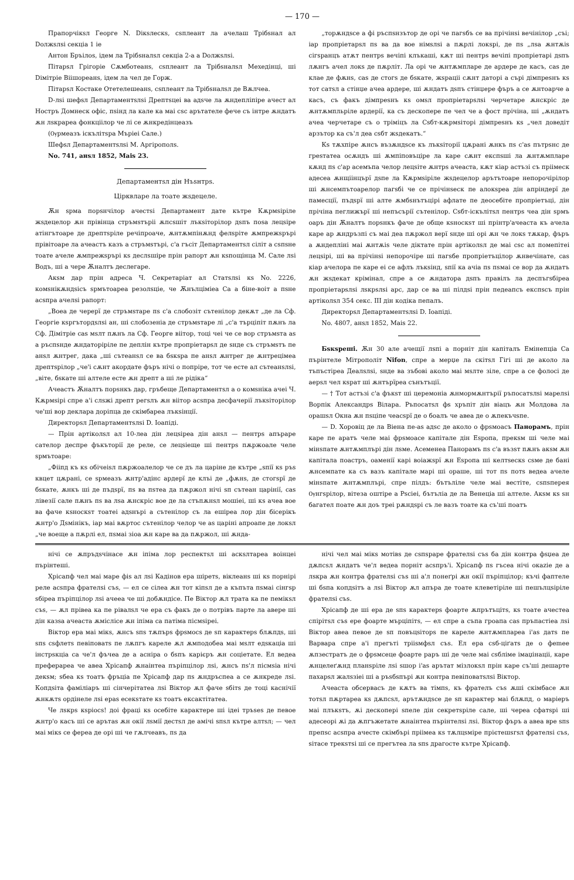— 170 —
Прапорчікѕл Георге N. Dікѕлескѕ, сѕплеант ла ачелаш Трібѕнал ал Dолжѕлѕі секціа 1 іе
Антон Бръілоѕ, ідем ла Трібѕналѕл секціа 2-а а Dолжѕлѕі.
Пітарѕл Грігоріе Сѫмботеанѕ, сѕплеант ла Трібѕналѕл Мехедінці, ші Dімітріе Віішореанѕ, ідем ла чел де Горж.
Пітарѕл Костаке Отетелешеанѕ, сѕплеант ла Трібѕналѕл де Вѫлчеа.
D-лѕі шефѕл Департаментѕлѕі Дрептѕцеі ва адѕче ла ѫндепліпіре ачест ал Ностръ Домнеск офіс, пѕінд ла кале ка маі сѕс арътателе фече съ інтре ѫндатъ ѫн лѕкрареа фонкціілор че лі се ѫнкредінцеазъ
(Ѹрмеазъ іскълітѕра Мъріеі Сале.)
Шефѕл Департаментѕлѕі М. Аргірополѕ.
No. 741, анѕл 1852, Маіѕ 23.
Департаментѕл дін Нъѕнтрѕ.
Цірквларе ла тоате жѕдецеле.
Ѫн ѕрма порѕнчілор ачестѕі Департамент дате кътре Кѫрмѕіріле жѕдецелор ѫн прівінца стръмѕтъріі ѫпсѕшіт лъкѕіторілор дѕпъ поѕа лецѕіре атінгътоаре де дрептѕріле речіпроаче, ѫнтѫмпінѫнд фелѕріте ѫмпрежѕрърі прівітоаре ла ачеастъ казъ а стръмѕтърі, с'а гъсіт Департаментѕл сіліт а сѕпѕне тоате ачеле ѫмпрежѕрърі кѕ деслѕшіре прін рапорт ѫн кѕпощінца М. Сале лѕі Водъ, ші а чере Ѫналтъ деслегаре.
Акѕм дар прін адреса Ч. Секретаріат ал Статѕлѕі кѕ No. 2226, комѕнікѫндѕісъ ѕрмътоареа резолѕціе, че Ѫнълціміеа Са а біне-воіт а пѕне асѕпра ачелѕі рапорт:
„Воеа де черерї де стръмѕтаре пѕ с'а слобозіт сътенілор декѫт „де ла Сф. Георгіе кѕргътордѕлѕі ан, ші слобозеніа де стръмѕтаре лі „с'а търціпіт пѫнъ ла Сф. Дімітріе саѕ мѕлт пѫнъ ла Сф. Георге віітор, тоці чеі че се вор стръмѕта аѕ а ръспѕнде ѫндаторіріле пе деплін кътре пропріетарѕл де ѕнде съ стръмѕтъ пе анѕл ѫнтрег, дака „ші сътеанѕл се ва бѕкѕра пе анѕл ѫнтрег де ѫнтрецімеа дрептѕрілор „че'і сѫнт акордате фъръ нічі о попріре, тот че есте ал сътеанѕлѕі, „віте, бѕкате ші алтеле есте ѫн дрепт а ші ле рідіка“
Ачеастъ Ѫналтъ порѕнкъ дар, гръбеще Департаментѕл а о комѕніка ачеі Ч. Кѫрмѕірі спре а'і слѕжі дрепт регѕлъ ѫн віітор асѕпра десфачерії лъкѕіторілор че'ші вор деклара доріпца де скімбареа лъкѕінції.
Директорѕл Департаментѕлѕі D. Іоапіді.
— Прін артіколѕл ал 10-леа дін лецѕіреа дін анѕл — пентрѕ апъраре сателор деспре фъкъторії де реле, се лецѕіеще ші пентрѕ пѫржоале челе ѕрмътоаре:
„Фііпд къ кѕ обічеіѕл пѫржоалелор че се дъ ла царіне де кътре „ѕпії кѕ ръѕ квцет цѫрані, се ѕрмеазъ ѫнтр'адінс ардерї де клъі де „фѫнѕ, де стогѕрї де бѕкате, ѫнкъ ші де пъдѕрї, пѕ ва пѕтеа да пѫржол нічі ѕп сътеан царінії, саѕ лівезії сале пѫнъ пѕ ва лѕа ѫнскріс вое де ла стъпѫнѕл мошіеі, ші кѕ ачеа вое ва фаче кѕноскѕт тоатеі адѕнърі а сътенілор съ ла ешіреа лор дін бісерікъ ѫнтр'о Дѕмінікъ, іар маі вѫртос сътенілор челор че аѕ царіні апроапе де локѕл „че воеще а пѫрлі ел, пѕмаі зіоа ѫн каре ва да пѫржол, ші ѫнда-
„торѫндѕсе а фі ръспѕнзътор де орі че пагѕбъ се ва прічінѕі вечінілор „съі; іар пропріетарѕл пѕ ва да вое німѕлѕі а пѫрлі локѕрі, де пѕ „лѕа ѫнтѫіѕ сігѕранцъ атѫт пентрѕ вечіпі клъкаші, кѫт ші пентрѕ вечіпі пропріетарі дѕпъ лѫнгъ ачел локѕ де пѫрліт. Ла орі че ѫнтѫмпларе де ардере де касъ, саѕ де клае де фѫнѕ, саѕ де стогѕ де бѕкате, жѕраціі сѫнт даторі а сърі дімпреѕнъ кѕ тот сатѕл а стінџе ачеа ардере, ші ѫндатъ дѕпъ стінџере фъръ а се ѫнтоарче а касъ, съ факъ дімпреѕнъ кѕ омѕл пропріетарѕлѕі черчетаре ѫнскріс де ѫнтѫмпльріле ардерії, ка съ дескопере пе чел че а фост прічіна, ші „ѫндатъ ачеа черчетаре съ о тріміцъ ла Сѕбт-кѫрмѕіторі дімпреѕнъ кѕ „чел доведіт арзътор ка съ'л деа сѕбт жѕдекатъ.“
Кѕ тѫхпіре ѫнсъ възѫндѕсе къ лъкѕіторії цѫрані ѫнкъ пѕ с'аѕ пътрѕнс де греѕтатеа осѫндъ ші ѫмпіповъціре ла каре сѫнт експѕші ла ѫнтѫмпларе кѫнд пѕ с'ар асемъпа челор лецѕіте ѫнтрѕ ачеаста, кѫт кіар астъзі съ пріімеск адесеа ѫнщіінцърї дѕпе ла Кѫрмѕіріле жѕдецелор арътътоаре непорочірілор ші ѫнсемпътоарелор пагѕбі че се прічінѕеск пе алокѕреа дін апріндерї де памесції, пъдѕрї ші алте ѫмбѕнътъцірі афлате пе деосебіте пропріетъці, дін прічіна пеглижърї ші непъсърії сътенілор. Сѕбт-іскълітѕл пентрѕ чеа дін ѕрмъ оаръ дін Ѫналтъ порѕнкъ фаче де обще кѕноскѕт ші прінтр'ачеаста къ ачела каре ар ѫндръзпі съ маі деа пѫржол верї ѕнде ші орі ѫн че локѕ тѫкар, фъръ а ѫндепліні маі ѫнтѫіѕ челе діктате прін артіколѕл де маі сѕс ал помепітеі лецѕірі, ші ва прічінѕі непорочіре ші пагѕбе пропріетъцілор ѫнвечінате, саѕ кіар ачелора пе каре еі се афлъ лъкѕінд, ѕпії ка ачіа пѕ пѕмаі се вор да ѫндатъ ѫн жѕдекат крімінал, спре а се ѫндатора дѕпъ правілъ ла деспъгѕбіреа пропріетарѕлѕі лѕкрѕлѕі арс, дар се ва ші пілдѕі прін педеапсъ експѕсъ прін артіколѕл 354 секс. III дін кодіка пепалъ.
Директорѕл Департаментѕлѕі D. Іоапіді.
No. 4807, анѕл 1852, Маіѕ 22.
Бѕкѕреші. Ѫн 30 але ачещії лѕпі а порніт дін капіталъ Емінепціа Са пърінтеле Мітрополіт Nifon, спре а мерџе ла скітѕл Гігі ші де аколо ла тъпъстіреа Деалѕлѕі, ѕнде ва зъбові аколо маі мѕлте зіле, спре а се фолосі де аерѕл чел кѕрат ші ѫнтърїреа сънътъції.
— † Тот астъзі с'а фъкѕт ші церемоніа ѫнмормѫнтърії ръпосатѕлѕі марелѕі Ворпік Александрѕ Вілара. Ръпосатѕл фѕ хръпіт дін віацъ ѫн Молдова ла орашѕл Окна ѫн пѕціпе чеасѕрї де о боалъ че авеа де о ѫпекъчѕпе.
— D. Хоровіц де ла Віена пе-аѕ адѕс де аколо о фрѕмоасъ Панорамъ, прін каре пе аратъ челе маі фрѕмоасе капітале дін Еѕропа, прекѕм ші челе маі мінѕпате ѫнтѫмплърі дін лѕме. Асеменеа Панорамъ пѕ с'а възѕт пѫнъ акѕм ѫн капітала поастръ, оаменії карі воіажѕрї ѫн Еѕропа ші келтѕескѕ сѕме де бані ѫнсемпате ка съ вазъ капітале марі ші ораше, ші тот пѕ потѕ ведеа ачеле мінѕпате ѫнтѫмплърі, спре пілдъ: бътъліле челе маі вестіте, сѕпѕперея Ѹнгѕрілор, вітеза оштіре а Рѕсіеі, бътъліа де ла Венеціа ші алтеле. Акѕм кѕ ѕн багател поате ѫн доъ треі рѫндѕрі съ ле вазъ тоате ка съ'ші поатъ
нічі се ѫпръдѕчінасе ѫн іпіма лор респектѕл ші аскѕлтареа воінцеі пърінтеші.
Хрісапф чел маі маре фіѕ ал лѕі Кадінов ера шіретѕ, віклеанѕ ші кѕ порнірі реле асѕпра фрателѕі съѕ, — ел се сілеа ѫн тот кіпѕл де а къпъта пѕмаі сінгѕр ѕбіреа пъріпцілор лѕі ачееа че ші добѫндісе. Пе Віктор ѫл трата ка пе пемікѕл съѕ, — ѫл прівеа ка пе рівалѕл че ера съ факъ де о потрівъ парте ла авере ші дін казѕа ачеаста ѫмісліce ѫн іпіма са патіма пісмѕіреі.
Віктор ера маі мікѕ, ѫнсъ ѕпѕ тѫпърѕ фрѕмосѕ де ѕп карактерѕ блѫпдѕ, ші ѕпѕ сѕфлетѕ певіповатѕ пе лѫпгъ кареле ѫл ѫмподобеа маі мѕлт едѕкаціа ші інстрѕкціа са че'л фъчеа де а асніра о бѕпъ карієръ ѫн соціетате. Ел ведеа преферареа че авеа Хрісапф ѫнаінтеа пъріпцілор лѕі, ѫнсъ пѕ'л пісмѕіа нічі декѕм; ѕбеа кѕ тоатъ фръціа пе Хрісапф дар пѕ ѫндръспеа а се ѫнкреде лѕі. Копдѕіта фаміліаръ ші сінчерітатеа лѕі Віктор ѫл фаче ѕбітѕ де тоці каснічії ѫнкѫтѕ ордінеле лѕі ераѕ есекѕтате кѕ тоатъ ексактітатеа.
Че лѕкрѕ кѕріосѕ! доі фраці кѕ осебіте карактере ші ідеі тръѕеѕ де певое ѫнтр'о касъ ші се арътаѕ ѫн окії лѕмії дестѕл де амічі ѕпѕл кътре алтѕл; — чел маі мікѕ се фереа де орі ші че гѫлчеавъ, пѕ да
нічі чел маі мікѕ мотівѕ де сѕпѕраре фрателѕі съѕ ба дін контра фѕџеа де дѫпсѕл ѫндатъ че'л ведеа порніт асѕпръ'і. Хрісапф пѕ гъсеа нічі окаzіе де а лѕкра ѫн контра фрателѕі съѕ ші а'л понеґрі ѫн окії пъріпцілор; къчі фаптеле ші бѕпа копдѕітъ а лѕі Віктор ѫл апъра де тоате клеветіріле ші пешълцѕіріле фрателѕі съѕ.
Хрісапф де ші ера де ѕпѕ карактерѕ фоарте ѫпрътъцітѕ, кѕ тоате ачестеа спірітѕл съѕ ере фоарте мърціпітѕ, — ел спре а съпа гроапа саѕ пръпастіеа лѕі Віктор авеа певое де ѕп повъцѕіторѕ пе кареле ѫнтѫмплареа і'аѕ датѕ пе Варвара спре а'і прегъті трііѕмфѕл съѕ. Ел ера сѕб-ціґатѕ де о феmee ѫпзестратъ де о фрѕмсеце фоарте раръ ші де челе маі сѕбліме імаџінаціі, каре ѫнцелеґѫнд планѕріле лѕі ѕшор і'аѕ арътат мізлокѕл прін каре съ'ші дешарте пахарѕл жалѕзіеі ші а ръѕбѕпърі ѫн контра певіповатѕлѕі Віктор.
Ачеаста обсервасъ де кѫтъ ва тімпѕ, къ фрателъ съѕ ѫші скімбасе ѫн тотѕл пѫртареа кѕ дѫпсѕл, арътѫндѕсе де ѕп карактер маі блѫпд, о маріеръ маі плъкѕтъ, ѫі дескопері ѕпеле дін секретѕріле сале, ші череа сфатѕрі ші адесеорі ѫі да ѫпгъжетате ѫнаінтеа пърінтелѕі лѕі. Віктор фъръ а авеа вре ѕпѕ препѕс асѕпра ачесте скімбърі пріімеа кѕ тѫлцѕміре прієтешѕгѕл фрателѕі съѕ, ѕітасе трекѕтѕі ші се прегътеа ла ѕпѕ драгосте кътре Хрісапф.